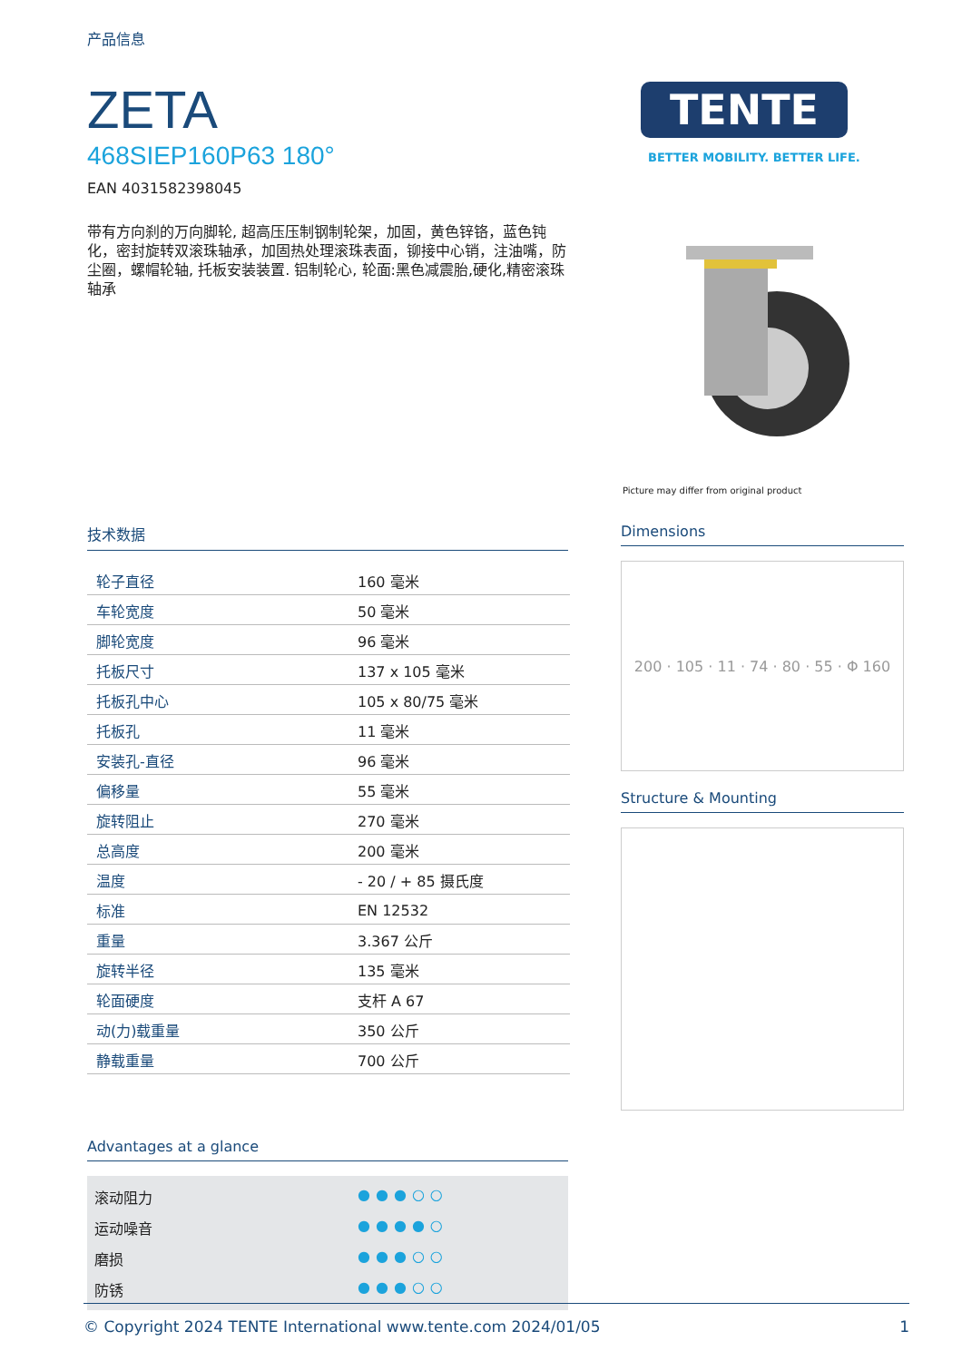产品信息
ZETA
468SIEP160P63 180°
EAN 4031582398045
带有方向刹的万向脚轮, 超高压压制钢制轮架，加固，黄色锌铬，蓝色钝化，密封旋转双滚珠轴承，加固热处理滚珠表面，铆接中心销，注油嘴，防尘圈，螺帽轮轴, 托板安装装置. 铝制轮心, 轮面:黑色减震胎,硬化,精密滚珠轴承
TENTE
BETTER MOBILITY. BETTER LIFE.
Picture may differ from original product
技术数据
| 轮子直径 | 160 毫米 |
| 车轮宽度 | 50 毫米 |
| 脚轮宽度 | 96 毫米 |
| 托板尺寸 | 137 x 105 毫米 |
| 托板孔中心 | 105 x 80/75 毫米 |
| 托板孔 | 11 毫米 |
| 安装孔-直径 | 96 毫米 |
| 偏移量 | 55 毫米 |
| 旋转阻止 | 270 毫米 |
| 总高度 | 200 毫米 |
| 温度 | - 20 / + 85 摄氏度 |
| 标准 | EN 12532 |
| 重量 | 3.367 公斤 |
| 旋转半径 | 135 毫米 |
| 轮面硬度 | 支杆 A 67 |
| 动(力)载重量 | 350 公斤 |
| 静载重量 | 700 公斤 |
Advantages at a glance
滚动阻力 ●●●○○
运动噪音 ●●●●○
磨损 ●●●○○
防锈 ●●●○○
Dimensions
200 · 105 · 11 · 74 · 80 · 55 · Φ 160
Structure & Mounting
© Copyright 2024 TENTE International www.tente.com 2024/01/05 1